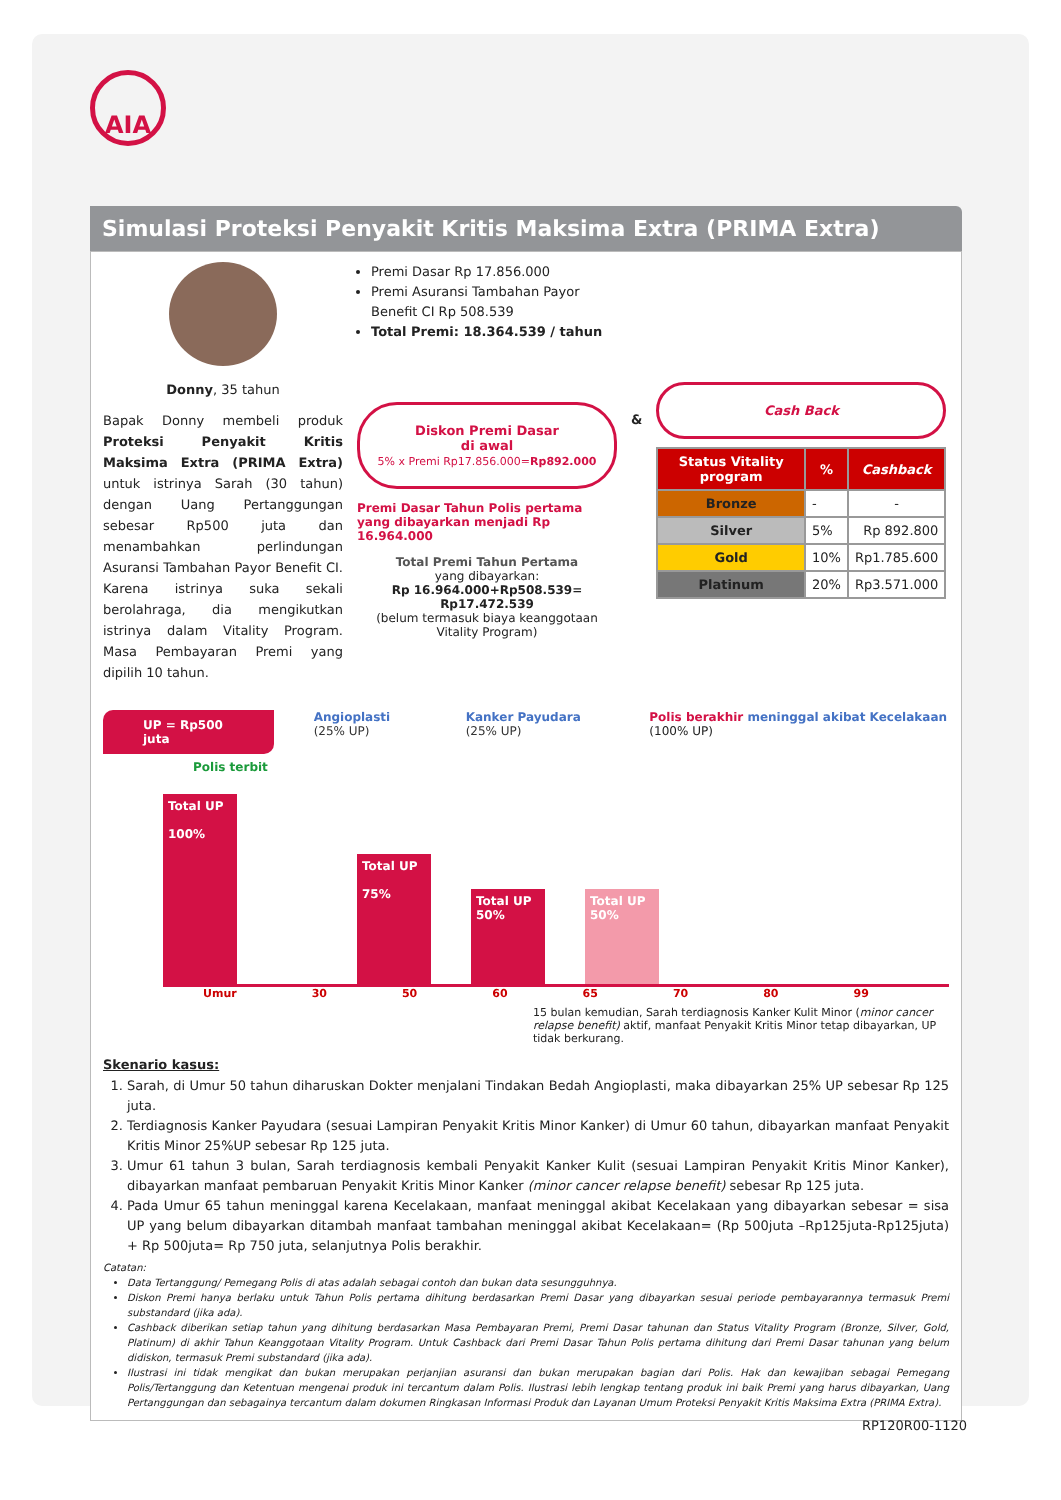AIA
Simulasi Proteksi Penyakit Kritis Maksima Extra (PRIMA Extra)
Donny, 35 tahun
Bapak Donny membeli produk Proteksi Penyakit Kritis Maksima Extra (PRIMA Extra) untuk istrinya Sarah (30 tahun) dengan Uang Pertanggungan sebesar Rp500 juta dan menambahkan perlindungan Asuransi Tambahan Payor Benefit CI. Karena istrinya suka sekali berolahraga, dia mengikutkan istrinya dalam Vitality Program. Masa Pembayaran Premi yang dipilih 10 tahun.
Premi Dasar Rp 17.856.000
Premi Asuransi Tambahan Payor Benefit CI Rp 508.539
Total Premi: 18.364.539 / tahun
Diskon Premi Dasar
di awal
5% x Premi Rp17.856.000=Rp892.000
Premi Dasar Tahun Polis pertama yang dibayarkan menjadi Rp 16.964.000
Total Premi Tahun Pertama
yang dibayarkan:
Rp 16.964.000+Rp508.539= Rp17.472.539
(belum termasuk biaya keanggotaan Vitality Program)
&
Cash Back
| Status Vitality program | % | Cashback |
| --- | --- | --- |
| Bronze | - | - |
| Silver | 5% | Rp 892.800 |
| Gold | 10% | Rp1.785.600 |
| Platinum | 20% | Rp3.571.000 |
UP = Rp500 juta Angioplasti (25% UP) Kanker Payudara (25% UP) Polis berakhir meninggal akibat Kecelakaan (100% UP)
Polis terbit
Total UP
100%
Total UP
75%
Total UP
50%
Total UP
50%
Umur 30 50 60 65 70 80 99
15 bulan kemudian, Sarah terdiagnosis Kanker Kulit Minor (minor cancer relapse benefit) aktif, manfaat Penyakit Kritis Minor tetap dibayarkan, UP tidak berkurang.
Skenario kasus:
1. Sarah, di Umur 50 tahun diharuskan Dokter menjalani Tindakan Bedah Angioplasti, maka dibayarkan 25% UP sebesar Rp 125 juta.
2. Terdiagnosis Kanker Payudara (sesuai Lampiran Penyakit Kritis Minor Kanker) di Umur 60 tahun, dibayarkan manfaat Penyakit Kritis Minor 25%UP sebesar Rp 125 juta.
3. Umur 61 tahun 3 bulan, Sarah terdiagnosis kembali Penyakit Kanker Kulit (sesuai Lampiran Penyakit Kritis Minor Kanker), dibayarkan manfaat pembaruan Penyakit Kritis Minor Kanker (minor cancer relapse benefit) sebesar Rp 125 juta.
4. Pada Umur 65 tahun meninggal karena Kecelakaan, manfaat meninggal akibat Kecelakaan yang dibayarkan sebesar = sisa UP yang belum dibayarkan ditambah manfaat tambahan meninggal akibat Kecelakaan= (Rp 500juta –Rp125juta-Rp125juta) + Rp 500juta= Rp 750 juta, selanjutnya Polis berakhir.
Catatan:
Data Tertanggung/ Pemegang Polis di atas adalah sebagai contoh dan bukan data sesungguhnya.
Diskon Premi hanya berlaku untuk Tahun Polis pertama dihitung berdasarkan Premi Dasar yang dibayarkan sesuai periode pembayarannya termasuk Premi substandard (jika ada).
Cashback diberikan setiap tahun yang dihitung berdasarkan Masa Pembayaran Premi, Premi Dasar tahunan dan Status Vitality Program (Bronze, Silver, Gold, Platinum) di akhir Tahun Keanggotaan Vitality Program. Untuk Cashback dari Premi Dasar Tahun Polis pertama dihitung dari Premi Dasar tahunan yang belum didiskon, termasuk Premi substandard (jika ada).
Ilustrasi ini tidak mengikat dan bukan merupakan perjanjian asuransi dan bukan merupakan bagian dari Polis. Hak dan kewajiban sebagai Pemegang Polis/Tertanggung dan Ketentuan mengenai produk ini tercantum dalam Polis. Ilustrasi lebih lengkap tentang produk ini baik Premi yang harus dibayarkan, Uang Pertanggungan dan sebagainya tercantum dalam dokumen Ringkasan Informasi Produk dan Layanan Umum Proteksi Penyakit Kritis Maksima Extra (PRIMA Extra).
RP120R00-1120